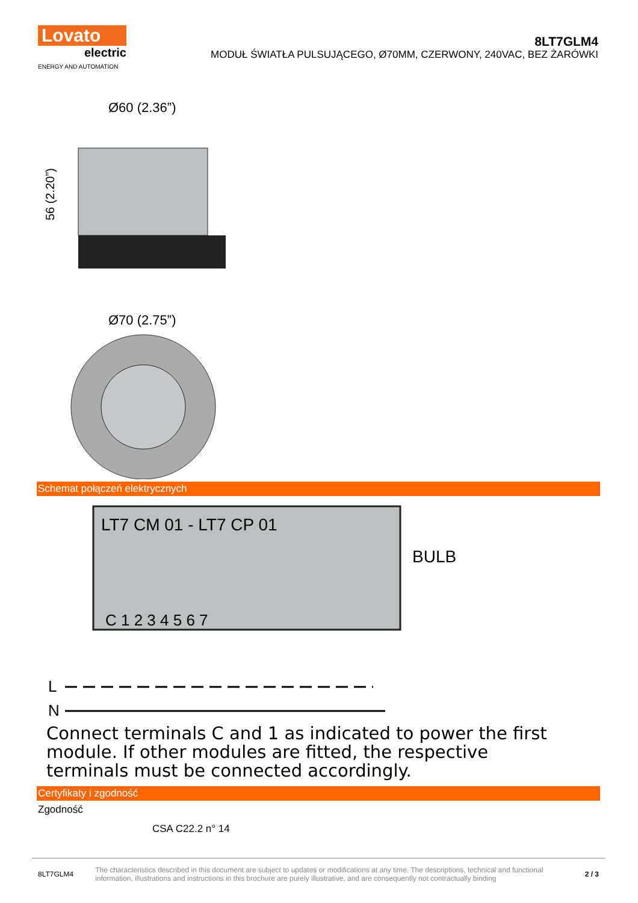Lovato
electric
ENERGY AND AUTOMATION
8LT7GLM4
MODUŁ ŚWIATŁA PULSUJĄCEGO, Ø70MM, CZERWONY, 240VAC, BEZ ŻARÓWKI
Ø60 (2.36”)
56 (2.20”)
Ø70 (2.75”)
Schemat połączeń elektrycznych
LT7 CM 01 - LT7 CP 01
BULB
C 1 2 3 4 5 6 7
L
N
Connect terminals C and 1 as indicated to power the first module. If other modules are fitted, the respective terminals must be connected accordingly.
Certyfikaty i zgodność
Zgodność
CSA C22.2 n° 14
8LT7GLM4 The characteristics described in this document are subject to updates or modifications at any time. The descriptions, technical and functional information, illustrations and instructions in this brochure are purely illustrative, and are consequently not contractually binding 2 / 3